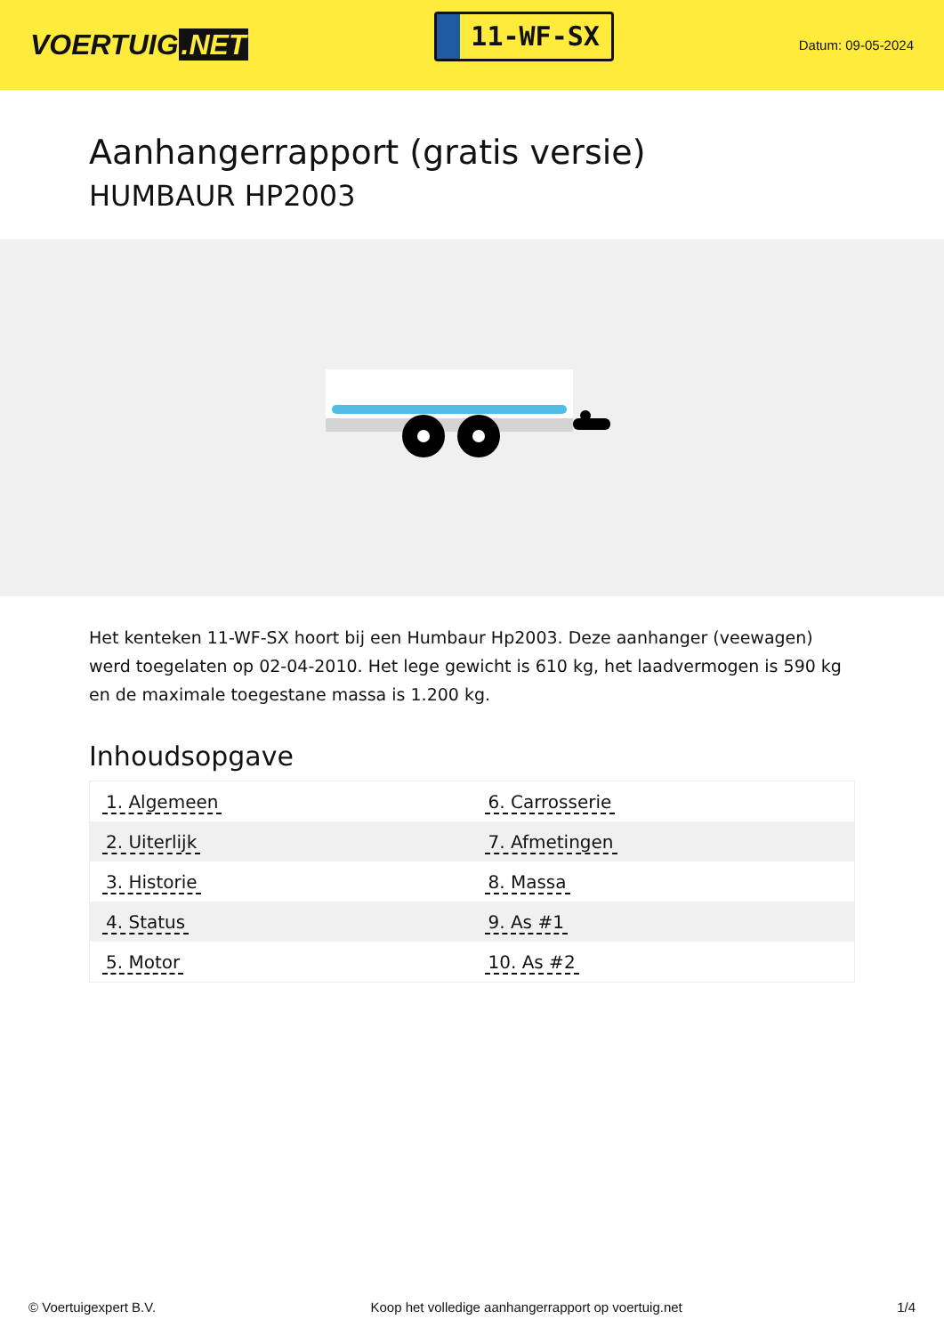VOERTUIG.NET
11-WF-SX
Datum: 09-05-2024
Aanhangerrapport (gratis versie)
HUMBAUR HP2003
Het kenteken 11-WF-SX hoort bij een Humbaur Hp2003. Deze aanhanger (veewagen) werd toegelaten op 02-04-2010. Het lege gewicht is 610 kg, het laadvermogen is 590 kg en de maximale toegestane massa is 1.200 kg.
Inhoudsopgave
| 1. Algemeen | 6. Carrosserie |
| 2. Uiterlijk | 7. Afmetingen |
| 3. Historie | 8. Massa |
| 4. Status | 9. As #1 |
| 5. Motor | 10. As #2 |
© Voertuigexpert B.V. Koop het volledige aanhangerrapport op voertuig.net 1/4